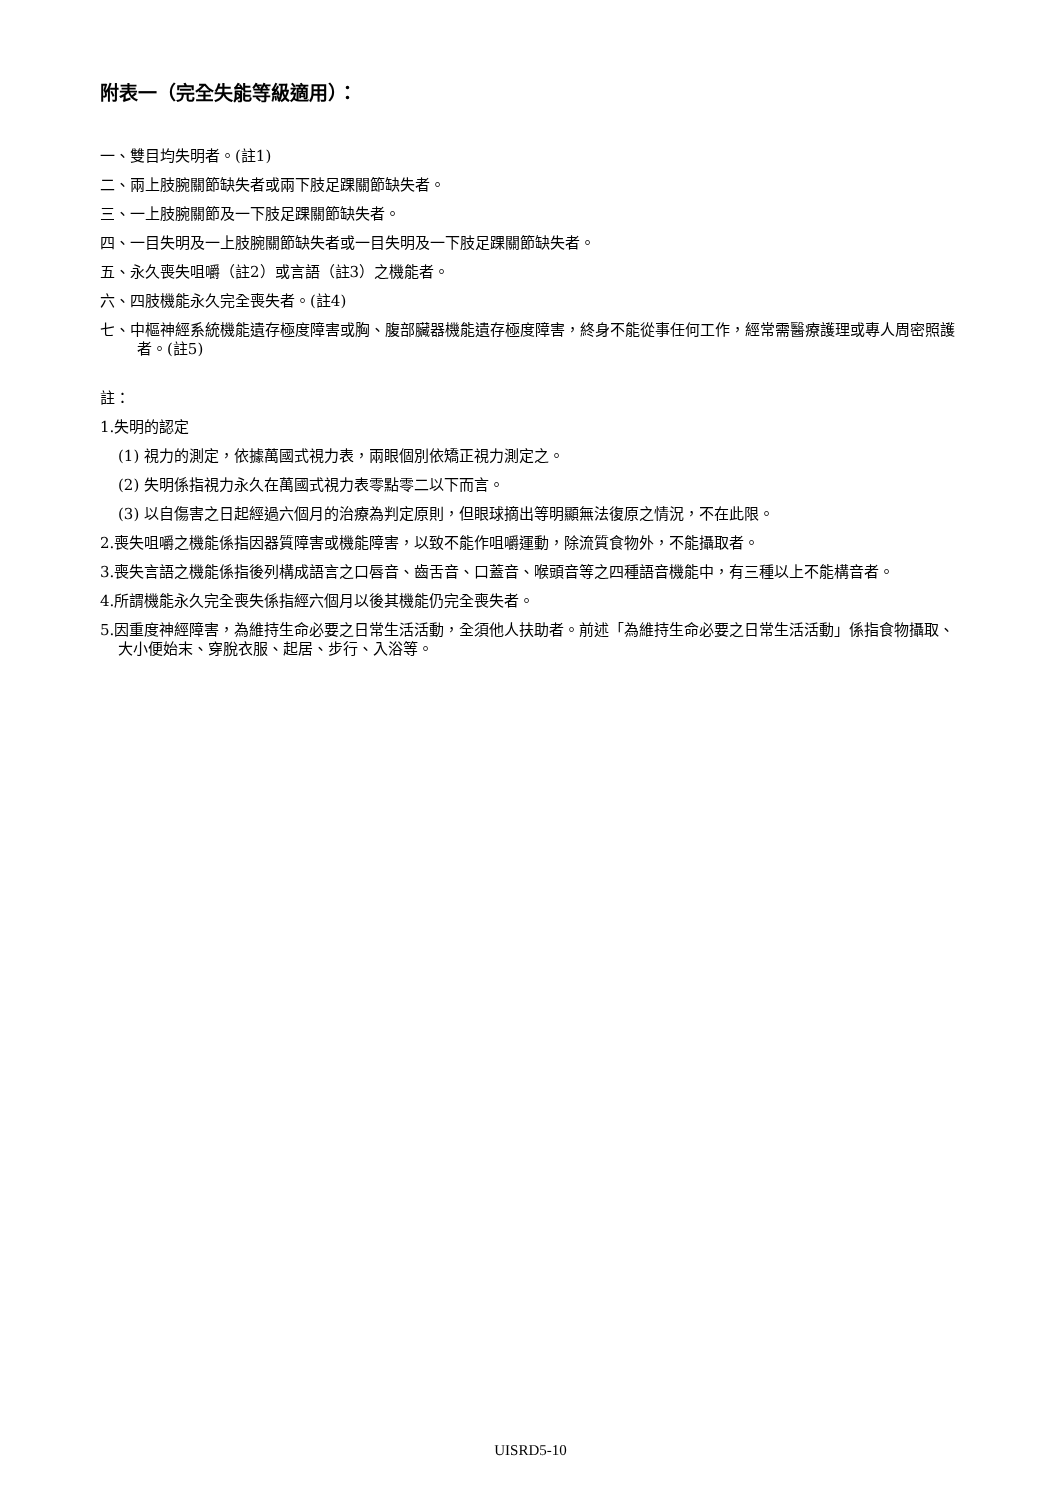附表一（完全失能等級適用）：
一、雙目均失明者。(註1)
二、兩上肢腕關節缺失者或兩下肢足踝關節缺失者。
三、一上肢腕關節及一下肢足踝關節缺失者。
四、一目失明及一上肢腕關節缺失者或一目失明及一下肢足踝關節缺失者。
五、永久喪失咀嚼（註2）或言語（註3）之機能者。
六、四肢機能永久完全喪失者。(註4)
七、中樞神經系統機能遺存極度障害或胸、腹部臟器機能遺存極度障害，終身不能從事任何工作，經常需醫療護理或專人周密照護者。(註5)
註：
1.失明的認定
(1) 視力的測定，依據萬國式視力表，兩眼個別依矯正視力測定之。
(2) 失明係指視力永久在萬國式視力表零點零二以下而言。
(3) 以自傷害之日起經過六個月的治療為判定原則，但眼球摘出等明顯無法復原之情況，不在此限。
2.喪失咀嚼之機能係指因器質障害或機能障害，以致不能作咀嚼運動，除流質食物外，不能攝取者。
3.喪失言語之機能係指後列構成語言之口唇音、齒舌音、口蓋音、喉頭音等之四種語音機能中，有三種以上不能構音者。
4.所謂機能永久完全喪失係指經六個月以後其機能仍完全喪失者。
5.因重度神經障害，為維持生命必要之日常生活活動，全須他人扶助者。前述「為維持生命必要之日常生活活動」係指食物攝取、大小便始末、穿脫衣服、起居、步行、入浴等。
UISRD5-10